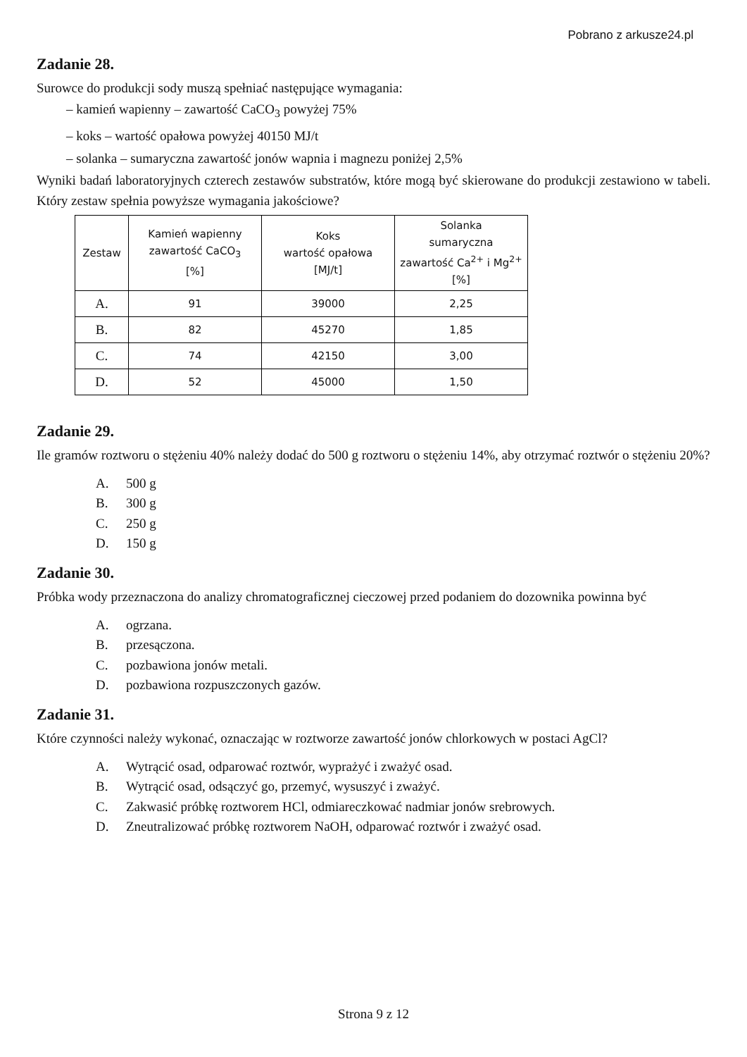Pobrano z arkusze24.pl
Zadanie 28.
Surowce do produkcji sody muszą spełniać następujące wymagania:
– kamień wapienny – zawartość CaCO<sub>3</sub> powyżej 75%
– koks – wartość opałowa powyżej 40150 MJ/t
– solanka – sumaryczna zawartość jonów wapnia i magnezu poniżej 2,5%
Wyniki badań laboratoryjnych czterech zestawów substratów, które mogą być skierowane do produkcji zestawiono w tabeli. Który zestaw spełnia powyższe wymagania jakościowe?
| Zestaw | Kamień wapienny zawartość CaCO<sub>3</sub> [%] | Koks wartość opałowa [MJ/t] | Solanka sumaryczna zawartość Ca<sup>2+</sup> i Mg<sup>2+</sup> [%] |
| --- | --- | --- | --- |
| A. | 91 | 39000 | 2,25 |
| B. | 82 | 45270 | 1,85 |
| C. | 74 | 42150 | 3,00 |
| D. | 52 | 45000 | 1,50 |
Zadanie 29.
Ile gramów roztworu o stężeniu 40% należy dodać do 500 g roztworu o stężeniu 14%, aby otrzymać roztwór o stężeniu 20%?
A. 500 g
B. 300 g
C. 250 g
D. 150 g
Zadanie 30.
Próbka wody przeznaczona do analizy chromatograficznej cieczowej przed podaniem do dozownika powinna być
A. ogrzana.
B. przesączona.
C. pozbawiona jonów metali.
D. pozbawiona rozpuszczonych gazów.
Zadanie 31.
Które czynności należy wykonać, oznaczając w roztworze zawartość jonów chlorkowych w postaci AgCl?
A. Wytrącić osad, odparować roztwór, wyprażyć i zważyć osad.
B. Wytrącić osad, odsączyć go, przemyć, wysuszyć i zważyć.
C. Zakwasić próbkę roztworem HCl, odmiareczkować nadmiar jonów srebrowych.
D. Zneutralizować próbkę roztworem NaOH, odparować roztwór i zważyć osad.
Strona 9 z 12